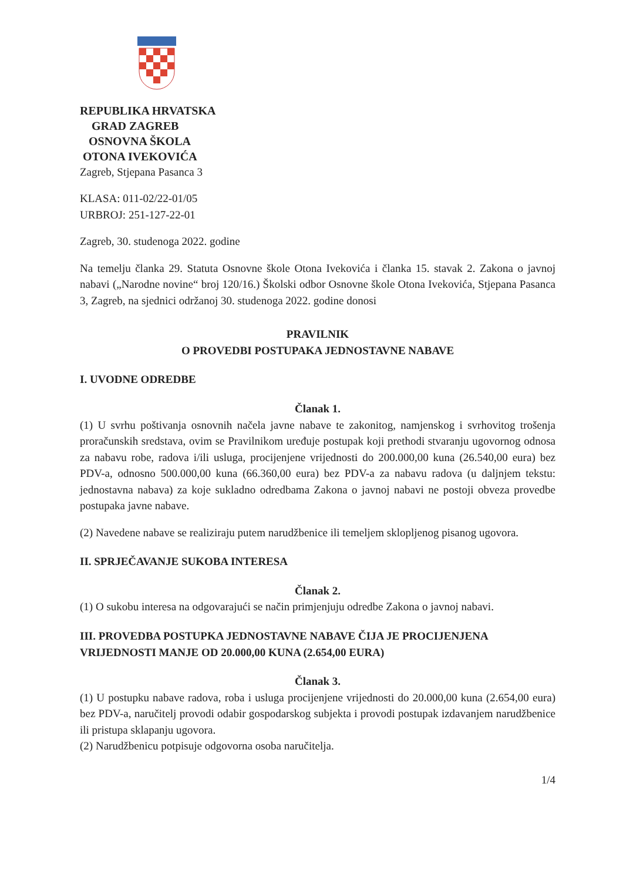REPUBLIKA HRVATSKA
GRAD ZAGREB
OSNOVNA ŠKOLA
OTONA IVEKOVIĆA
Zagreb, Stjepana Pasanca 3
KLASA: 011-02/22-01/05
URBROJ: 251-127-22-01
Zagreb, 30. studenoga 2022. godine
Na temelju članka 29. Statuta Osnovne škole Otona Ivekovića i članka 15. stavak 2. Zakona o javnoj nabavi („Narodne novine“ broj 120/16.) Školski odbor Osnovne škole Otona Ivekovića, Stjepana Pasanca 3, Zagreb, na sjednici održanoj 30. studenoga 2022. godine donosi
PRAVILNIK
O PROVEDBI POSTUPAKA JEDNOSTAVNE NABAVE
I. UVODNE ODREDBE
Članak 1.
(1) U svrhu poštivanja osnovnih načela javne nabave te zakonitog, namjenskog i svrhovitog trošenja proračunskih sredstava, ovim se Pravilnikom uređuje postupak koji prethodi stvaranju ugovornog odnosa za nabavu robe, radova i/ili usluga, procijenjene vrijednosti do 200.000,00 kuna (26.540,00 eura) bez PDV-a, odnosno 500.000,00 kuna (66.360,00 eura) bez PDV-a za nabavu radova (u daljnjem tekstu: jednostavna nabava) za koje sukladno odredbama Zakona o javnoj nabavi ne postoji obveza provedbe postupaka javne nabave.
(2) Navedene nabave se realiziraju putem narudžbenice ili temeljem sklopljenog pisanog ugovora.
II. SPRJEČAVANJE SUKOBA INTERESA
Članak 2.
(1) O sukobu interesa na odgovarajući se način primjenjuju odredbe Zakona o javnoj nabavi.
III. PROVEDBA POSTUPKA JEDNOSTAVNE NABAVE ČIJA JE PROCIJENJENA VRIJEDNOSTI MANJE OD 20.000,00 KUNA (2.654,00 EURA)
Članak 3.
(1) U postupku nabave radova, roba i usluga procijenjene vrijednosti do 20.000,00 kuna (2.654,00 eura) bez PDV-a, naručitelj provodi odabir gospodarskog subjekta i provodi postupak izdavanjem narudžbenice ili pristupa sklapanju ugovora.
(2) Narudžbenicu potpisuje odgovorna osoba naručitelja.
1/4